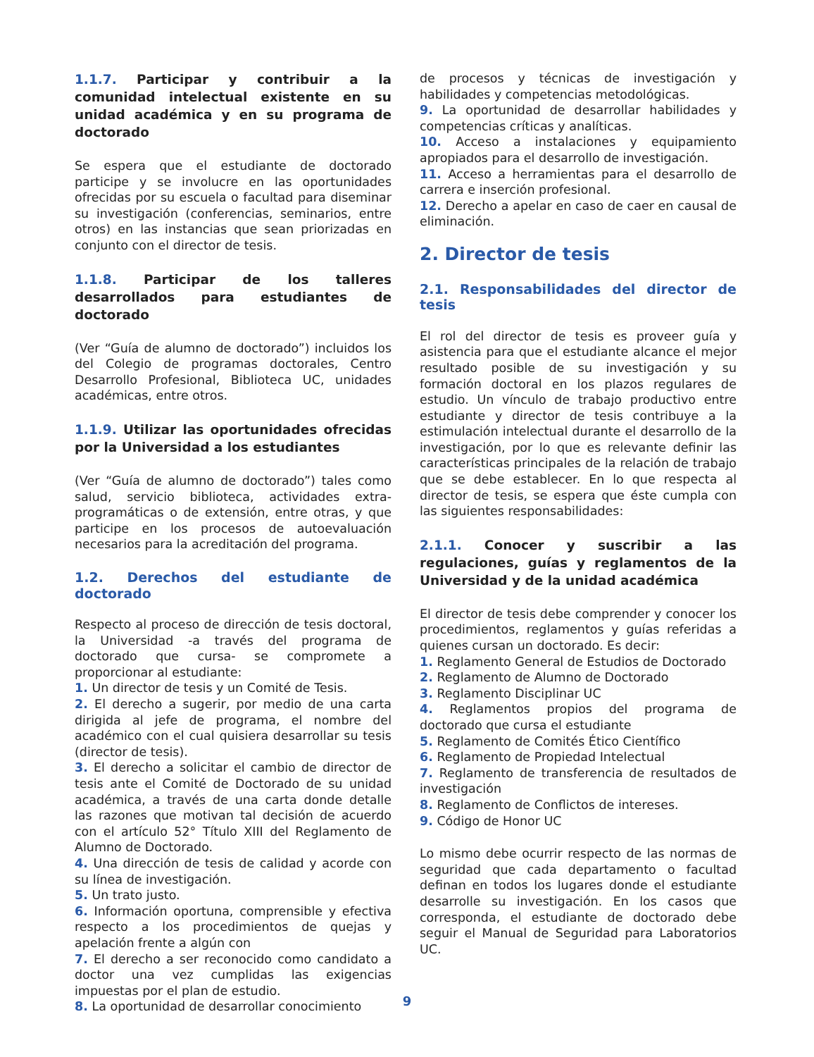1.1.7. Participar y contribuir a la comunidad intelectual existente en su unidad académica y en su programa de doctorado
Se espera que el estudiante de doctorado participe y se involucre en las oportunidades ofrecidas por su escuela o facultad para diseminar su investigación (conferencias, seminarios, entre otros) en las instancias que sean priorizadas en conjunto con el director de tesis.
1.1.8. Participar de los talleres desarrollados para estudiantes de doctorado
(Ver “Guía de alumno de doctorado”) incluidos los del Colegio de programas doctorales, Centro Desarrollo Profesional, Biblioteca UC, unidades académicas, entre otros.
1.1.9. Utilizar las oportunidades ofrecidas por la Universidad a los estudiantes
(Ver “Guía de alumno de doctorado”) tales como salud, servicio biblioteca, actividades extra-programáticas o de extensión, entre otras, y que participe en los procesos de autoevaluación necesarios para la acreditación del programa.
1.2. Derechos del estudiante de doctorado
Respecto al proceso de dirección de tesis doctoral, la Universidad -a través del programa de doctorado que cursa- se compromete a proporcionar al estudiante:
1. Un director de tesis y un Comité de Tesis.
2. El derecho a sugerir, por medio de una carta dirigida al jefe de programa, el nombre del académico con el cual quisiera desarrollar su tesis (director de tesis).
3. El derecho a solicitar el cambio de director de tesis ante el Comité de Doctorado de su unidad académica, a través de una carta donde detalle las razones que motivan tal decisión de acuerdo con el artículo 52° Título XIII del Reglamento de Alumno de Doctorado.
4. Una dirección de tesis de calidad y acorde con su línea de investigación.
5. Un trato justo.
6. Información oportuna, comprensible y efectiva respecto a los procedimientos de quejas y apelación frente a algún con
7. El derecho a ser reconocido como candidato a doctor una vez cumplidas las exigencias impuestas por el plan de estudio.
8. La oportunidad de desarrollar conocimiento
de procesos y técnicas de investigación y habilidades y competencias metodológicas.
9. La oportunidad de desarrollar habilidades y competencias críticas y analíticas.
10. Acceso a instalaciones y equipamiento apropiados para el desarrollo de investigación.
11. Acceso a herramientas para el desarrollo de carrera e inserción profesional.
12. Derecho a apelar en caso de caer en causal de eliminación.
2. Director de tesis
2.1. Responsabilidades del director de tesis
El rol del director de tesis es proveer guía y asistencia para que el estudiante alcance el mejor resultado posible de su investigación y su formación doctoral en los plazos regulares de estudio. Un vínculo de trabajo productivo entre estudiante y director de tesis contribuye a la estimulación intelectual durante el desarrollo de la investigación, por lo que es relevante definir las características principales de la relación de trabajo que se debe establecer. En lo que respecta al director de tesis, se espera que éste cumpla con las siguientes responsabilidades:
2.1.1. Conocer y suscribir a las regulaciones, guías y reglamentos de la Universidad y de la unidad académica
El director de tesis debe comprender y conocer los procedimientos, reglamentos y guías referidas a quienes cursan un doctorado. Es decir:
1. Reglamento General de Estudios de Doctorado
2. Reglamento de Alumno de Doctorado
3. Reglamento Disciplinar UC
4. Reglamentos propios del programa de doctorado que cursa el estudiante
5. Reglamento de Comités Ético Científico
6. Reglamento de Propiedad Intelectual
7. Reglamento de transferencia de resultados de investigación
8. Reglamento de Conflictos de intereses.
9. Código de Honor UC
Lo mismo debe ocurrir respecto de las normas de seguridad que cada departamento o facultad definan en todos los lugares donde el estudiante desarrolle su investigación. En los casos que corresponda, el estudiante de doctorado debe seguir el Manual de Seguridad para Laboratorios UC.
9